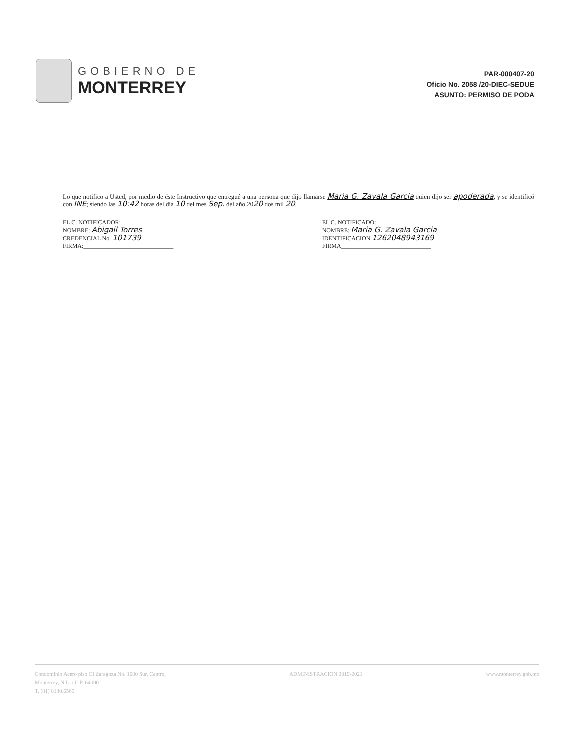GOBIERNO DE
MONTERREY
PAR-000407-20
Oficio No. 2058 /20-DIEC-SEDUE
ASUNTO: PERMISO DE PODA
Lo que notifico a Usted, por medio de éste Instructivo que entregué a una persona que dijo llamarse Maria G. Zavala Garcia quien dijo ser apoderada, y se identificó con INE; siendo las 10:42 horas del día 10 del mes Sep. del año 2020 dos mil 20.
EL C. NOTIFICADOR:
NOMBRE: Abigail Torres
CREDENCIAL No. 101739
FIRMA:______________________________
EL C. NOTIFICADO:
NOMBRE: Maria G. Zavala Garcia
IDENTIFICACION 1262048943169
FIRMA______________________________
Condominio Acero piso CI Zaragoza No. 1000 Sur, Centro,
Monterrey, N.L. / C.P. 64000
T. (81) 8130.6565
ADMINISTRACION 2019-2021 www.monterrey.gob.mx